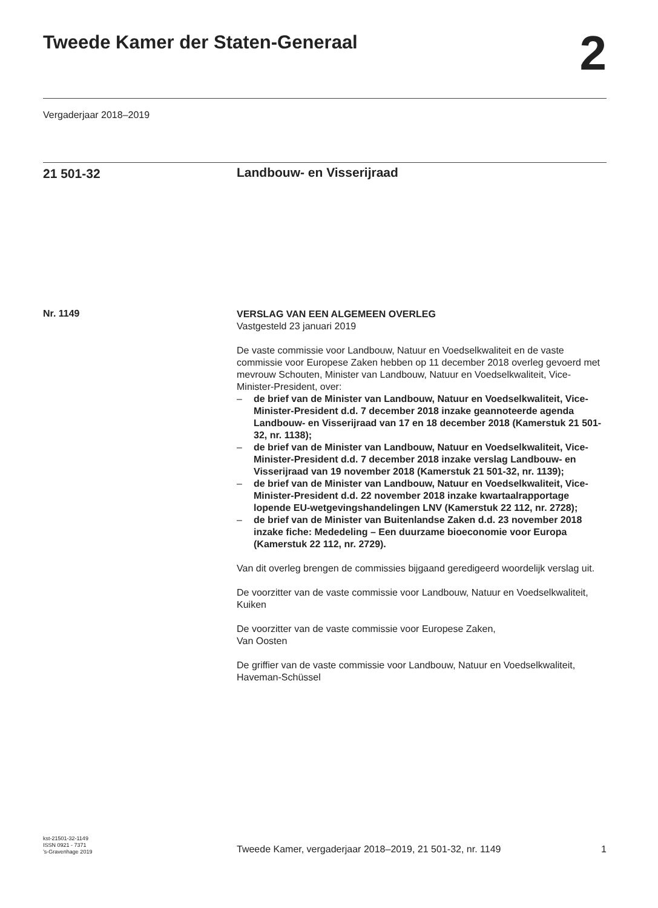Tweede Kamer der Staten-Generaal
2
Vergaderjaar 2018–2019
21 501-32
Landbouw- en Visserijraad
Nr. 1149
VERSLAG VAN EEN ALGEMEEN OVERLEG
Vastgesteld 23 januari 2019
De vaste commissie voor Landbouw, Natuur en Voedselkwaliteit en de vaste commissie voor Europese Zaken hebben op 11 december 2018 overleg gevoerd met mevrouw Schouten, Minister van Landbouw, Natuur en Voedselkwaliteit, Vice-Minister-President, over:
– de brief van de Minister van Landbouw, Natuur en Voedsel­kwaliteit, Vice-Minister-President d.d. 7 december 2018 inzake geannoteerde agenda Landbouw- en Visserijraad van 17 en 18 december 2018 (Kamerstuk 21 501-32, nr. 1138);
– de brief van de Minister van Landbouw, Natuur en Voedsel­kwaliteit, Vice-Minister-President d.d. 7 december 2018 inzake verslag Landbouw- en Visserijraad van 19 november 2018 (Kamerstuk 21 501-32, nr. 1139);
– de brief van de Minister van Landbouw, Natuur en Voedsel­kwaliteit, Vice-Minister-President d.d. 22 november 2018 inzake kwartaalrapportage lopende EU-wetgevingshandelingen LNV (Kamerstuk 22 112, nr. 2728);
– de brief van de Minister van Buitenlandse Zaken d.d. 23 november 2018 inzake fiche: Mededeling – Een duurzame bioeconomie voor Europa (Kamerstuk 22 112, nr. 2729).
Van dit overleg brengen de commissies bijgaand geredigeerd woordelijk verslag uit.
De voorzitter van de vaste commissie voor Landbouw, Natuur en Voedselkwaliteit,
Kuiken
De voorzitter van de vaste commissie voor Europese Zaken,
Van Oosten
De griffier van de vaste commissie voor Landbouw, Natuur en Voedsel­kwaliteit,
Haveman-Schüssel
kst-21501-32-1149
ISSN 0921 - 7371
’s-Gravenhage 2019
Tweede Kamer, vergaderjaar 2018–2019, 21 501-32, nr. 1149 1